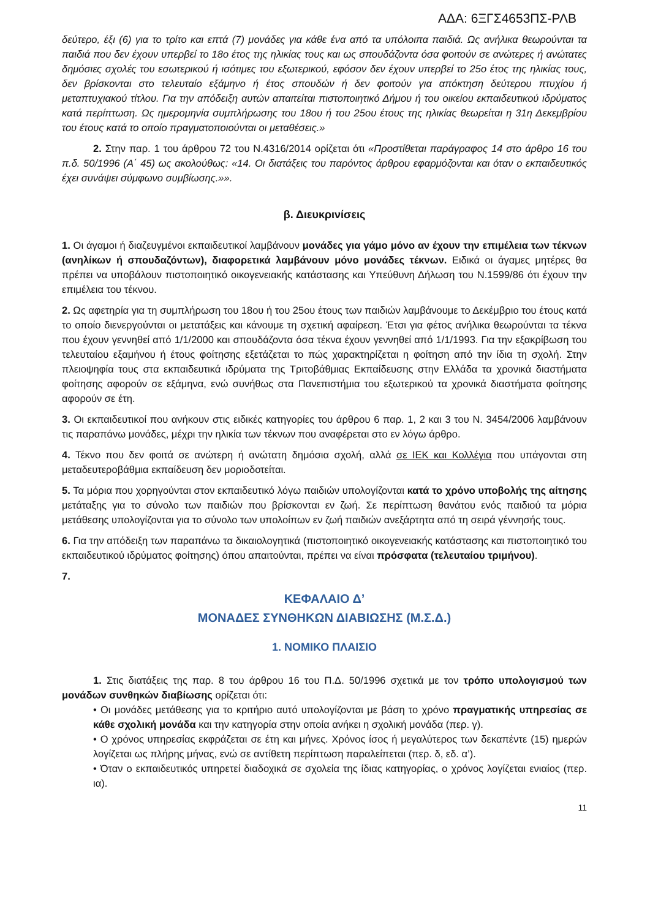ΑΔΑ: 6ΞΓΣ4653ΠΣ-ΡΛΒ
δεύτερο, έξι (6) για το τρίτο και επτά (7) μονάδες για κάθε ένα από τα υπόλοιπα παιδιά. Ως ανήλικα θεωρούνται τα παιδιά που δεν έχουν υπερβεί το 18ο έτος της ηλικίας τους και ως σπουδάζοντα όσα φοιτούν σε ανώτερες ή ανώτατες δημόσιες σχολές του εσωτερικού ή ισότιμες του εξωτερικού, εφόσον δεν έχουν υπερβεί το 25ο έτος της ηλικίας τους, δεν βρίσκονται στο τελευταίο εξάμηνο ή έτος σπουδών ή δεν φοιτούν για απόκτηση δεύτερου πτυχίου ή μεταπτυχιακού τίτλου. Για την απόδειξη αυτών απαιτείται πιστοποιητικό Δήμου ή του οικείου εκπαιδευτικού ιδρύματος κατά περίπτωση. Ως ημερομηνία συμπλήρωσης του 18ου ή του 25ου έτους της ηλικίας θεωρείται η 31η Δεκεμβρίου του έτους κατά το οποίο πραγματοποιούνται οι μεταθέσεις.»
2. Στην παρ. 1 του άρθρου 72 του Ν.4316/2014 ορίζεται ότι «Προστίθεται παράγραφος 14 στο άρθρο 16 του π.δ. 50/1996 (Α΄ 45) ως ακολούθως: «14. Οι διατάξεις του παρόντος άρθρου εφαρμόζονται και όταν ο εκπαιδευτικός έχει συνάψει σύμφωνο συμβίωσης.»».
β. Διευκρινίσεις
1. Οι άγαμοι ή διαζευγμένοι εκπαιδευτικοί λαμβάνουν μονάδες για γάμο μόνο αν έχουν την επιμέλεια των τέκνων (ανηλίκων ή σπουδαζόντων), διαφορετικά λαμβάνουν μόνο μονάδες τέκνων. Ειδικά οι άγαμες μητέρες θα πρέπει να υποβάλουν πιστοποιητικό οικογενειακής κατάστασης και Υπεύθυνη Δήλωση του Ν.1599/86 ότι έχουν την επιμέλεια του τέκνου.
2. Ως αφετηρία για τη συμπλήρωση του 18ου ή του 25ου έτους των παιδιών λαμβάνουμε το Δεκέμβριο του έτους κατά το οποίο διενεργούνται οι μετατάξεις και κάνουμε τη σχετική αφαίρεση. Έτσι για φέτος ανήλικα θεωρούνται τα τέκνα που έχουν γεννηθεί από 1/1/2000 και σπουδάζοντα όσα τέκνα έχουν γεννηθεί από 1/1/1993. Για την εξακρίβωση του τελευταίου εξαμήνου ή έτους φοίτησης εξετάζεται το πώς χαρακτηρίζεται η φοίτηση από την ίδια τη σχολή. Στην πλειοψηφία τους στα εκπαιδευτικά ιδρύματα της Τριτοβάθμιας Εκπαίδευσης στην Ελλάδα τα χρονικά διαστήματα φοίτησης αφορούν σε εξάμηνα, ενώ συνήθως στα Πανεπιστήμια του εξωτερικού τα χρονικά διαστήματα φοίτησης αφορούν σε έτη.
3. Οι εκπαιδευτικοί που ανήκουν στις ειδικές κατηγορίες του άρθρου 6 παρ. 1, 2 και 3 του Ν. 3454/2006 λαμβάνουν τις παραπάνω μονάδες, μέχρι την ηλικία των τέκνων που αναφέρεται στο εν λόγω άρθρο.
4. Τέκνο που δεν φοιτά σε ανώτερη ή ανώτατη δημόσια σχολή, αλλά σε ΙΕΚ και Κολλέγια που υπάγονται στη μεταδευτεροβάθμια εκπαίδευση δεν μοριοδοτείται.
5. Τα μόρια που χορηγούνται στον εκπαιδευτικό λόγω παιδιών υπολογίζονται κατά το χρόνο υποβολής της αίτησης μετάταξης για το σύνολο των παιδιών που βρίσκονται εν ζωή. Σε περίπτωση θανάτου ενός παιδιού τα μόρια μετάθεσης υπολογίζονται για το σύνολο των υπολοίπων εν ζωή παιδιών ανεξάρτητα από τη σειρά γέννησής τους.
6. Για την απόδειξη των παραπάνω τα δικαιολογητικά (πιστοποιητικό οικογενειακής κατάστασης και πιστοποιητικό του εκπαιδευτικού ιδρύματος φοίτησης) όπου απαιτούνται, πρέπει να είναι πρόσφατα (τελευταίου τριμήνου).
7.
ΚΕΦΑΛΑΙΟ Δ’
ΜΟΝΑΔΕΣ ΣΥΝΘΗΚΩΝ ΔΙΑΒΙΩΣΗΣ (Μ.Σ.Δ.)
1. ΝΟΜΙΚΟ ΠΛΑΙΣΙΟ
1. Στις διατάξεις της παρ. 8 του άρθρου 16 του Π.Δ. 50/1996 σχετικά με τον τρόπο υπολογισμού των μονάδων συνθηκών διαβίωσης ορίζεται ότι:
• Οι μονάδες μετάθεσης για το κριτήριο αυτό υπολογίζονται με βάση το χρόνο πραγματικής υπηρεσίας σε κάθε σχολική μονάδα και την κατηγορία στην οποία ανήκει η σχολική μονάδα (περ. γ).
• Ο χρόνος υπηρεσίας εκφράζεται σε έτη και μήνες. Χρόνος ίσος ή μεγαλύτερος των δεκαπέντε (15) ημερών λογίζεται ως πλήρης μήνας, ενώ σε αντίθετη περίπτωση παραλείπεται (περ. δ, εδ. α’).
• Όταν ο εκπαιδευτικός υπηρετεί διαδοχικά σε σχολεία της ίδιας κατηγορίας, ο χρόνος λογίζεται ενιαίος (περ. ια).
11